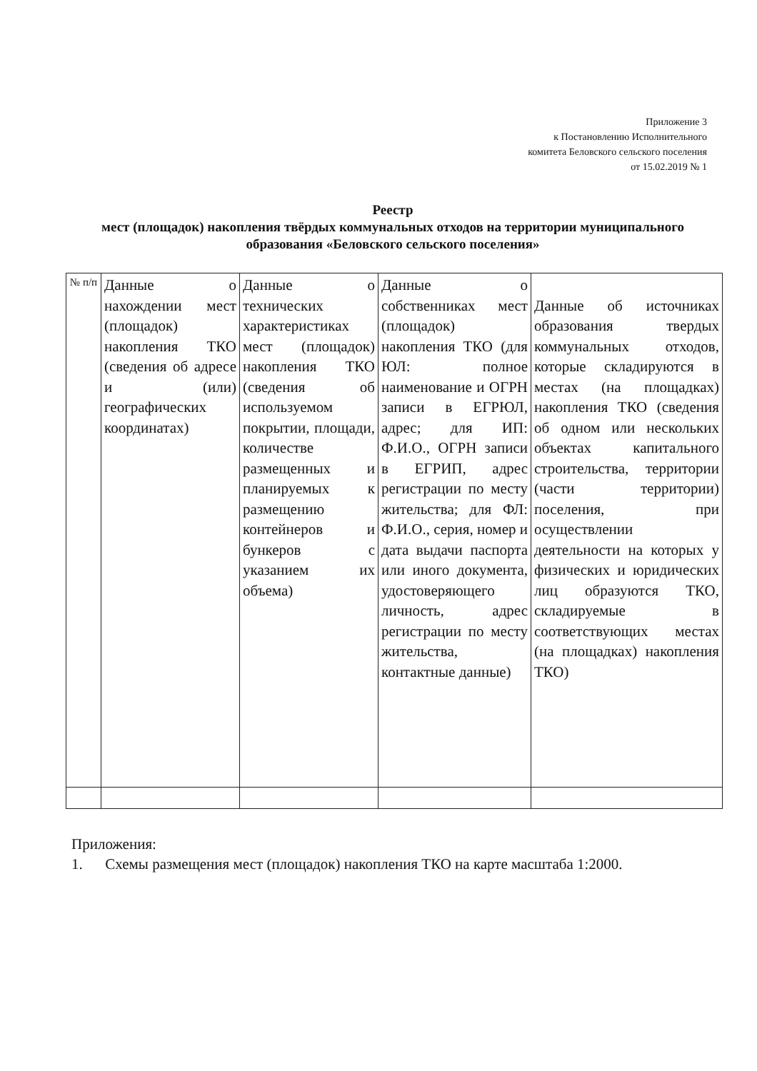Приложение 3
к Постановлению Исполнительного
комитета Беловского сельского поселения
от 15.02.2019 № 1
Реестр
мест (площадок) накопления твёрдых коммунальных отходов на территории муниципального образования «Беловского сельского поселения»
| № п/п | Данные о нахождении мест (площадок) накопления ТКО (сведения об адресе и (или) географических координатах) | Данные о технических характеристиках мест (площадок) накопления ТКО (сведения об используемом покрытии, площади, количестве размещенных и планируемых к размещению контейнеров и бункеров с указанием их объема) | Данные о собственниках мест (площадок) накопления ТКО (для ЮЛ: полное наименование и ОГРН записи в ЕГРЮЛ, адрес; для ИП: Ф.И.О., ОГРН записи в ЕГРИП, адрес регистрации по месту жительства; для ФЛ: Ф.И.О., серия, номер и дата выдачи паспорта или иного документа, удостоверяющего личность, адрес регистрации по месту жительства, контактные данные) | Данные об источниках образования твердых коммунальных отходов, которые складируются в местах (на площадках) накопления ТКО (сведения об одном или нескольких объектах капитального строительства, территории (части территории) поселения, при осуществлении деятельности на которых у физических и юридических лиц образуются ТКО, складируемые в соответствующих местах (на площадках) накопления ТКО) |
Приложения:
1. Схемы размещения мест (площадок) накопления ТКО на карте масштаба 1:2000.